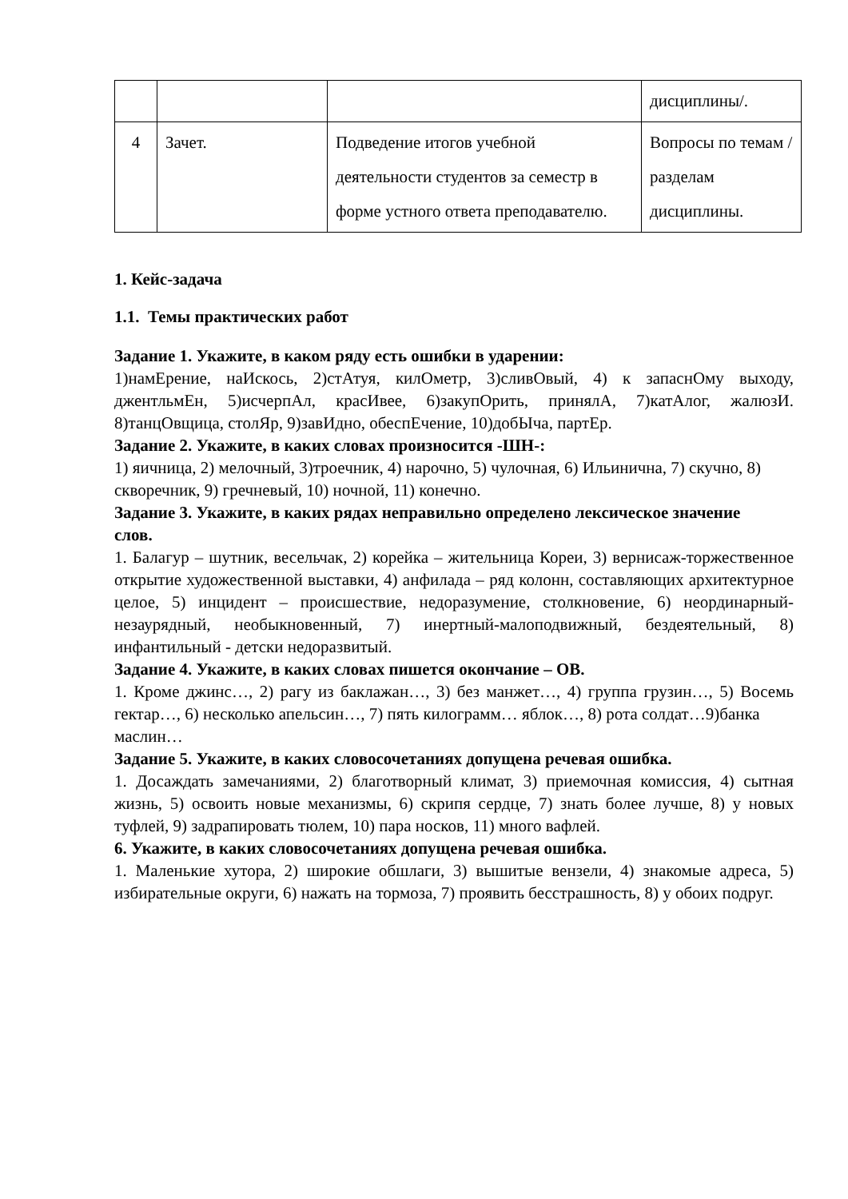| | | | дисциплины/. |
| 4 | Зачет. | Подведение итогов учебной деятельности студентов за семестр в форме устного ответа преподавателю. | Вопросы по темам / разделам дисциплины. |
1. Кейс-задача
1.1. Темы практических работ
Задание 1. Укажите, в каком ряду есть ошибки в ударении:
1)намЕрение, наИскось, 2)стАтуя, килОметр, 3)сливОвый, 4) к запаснОму выходу, джентльмЕн, 5)исчерпАл, красИвее, 6)закупОрить, принялА, 7)катАлог, жалюзИ. 8)танцОвщица, столЯр, 9)завИдно, обеспЕчение, 10)добЫча, партЕр.
Задание 2. Укажите, в каких словах произносится -ШН-:
1) яичница, 2) мелочный, 3)троечник, 4) нарочно, 5) чулочная, 6) Ильинична, 7) скучно, 8)
скворечник, 9) гречневый, 10) ночной, 11) конечно.
Задание 3. Укажите, в каких рядах неправильно определено лексическое значение
слов.
1. Балагур – шутник, весельчак, 2) корейка – жительница Кореи, 3) вернисаж-торжественное открытие художественной выставки, 4) анфилада – ряд колонн, составляющих архитектурное целое, 5) инцидент – происшествие, недоразумение, столкновение, 6) неординарный-незаурядный, необыкновенный, 7) инертный-малоподвижный, бездеятельный, 8) инфантильный - детски недоразвитый.
Задание 4. Укажите, в каких словах пишется окончание – ОВ.
1. Кроме джинс…, 2) рагу из баклажан…, 3) без манжет…, 4) группа грузин…, 5) Восемь гектар…, 6) несколько апельсин…, 7) пять килограмм… яблок…, 8) рота солдат…9)банка
маслин…
Задание 5. Укажите, в каких словосочетаниях допущена речевая ошибка.
1. Досаждать замечаниями, 2) благотворный климат, 3) приемочная комиссия, 4) сытная жизнь, 5) освоить новые механизмы, 6) скрипя сердце, 7) знать более лучше, 8) у новых туфлей, 9) задрапировать тюлем, 10) пара носков, 11) много вафлей.
6. Укажите, в каких словосочетаниях допущена речевая ошибка.
1. Маленькие хутора, 2) широкие обшлаги, 3) вышитые вензели, 4) знакомые адреса, 5) избирательные округи, 6) нажать на тормоза, 7) проявить бесстрашность, 8) у обоих подруг.